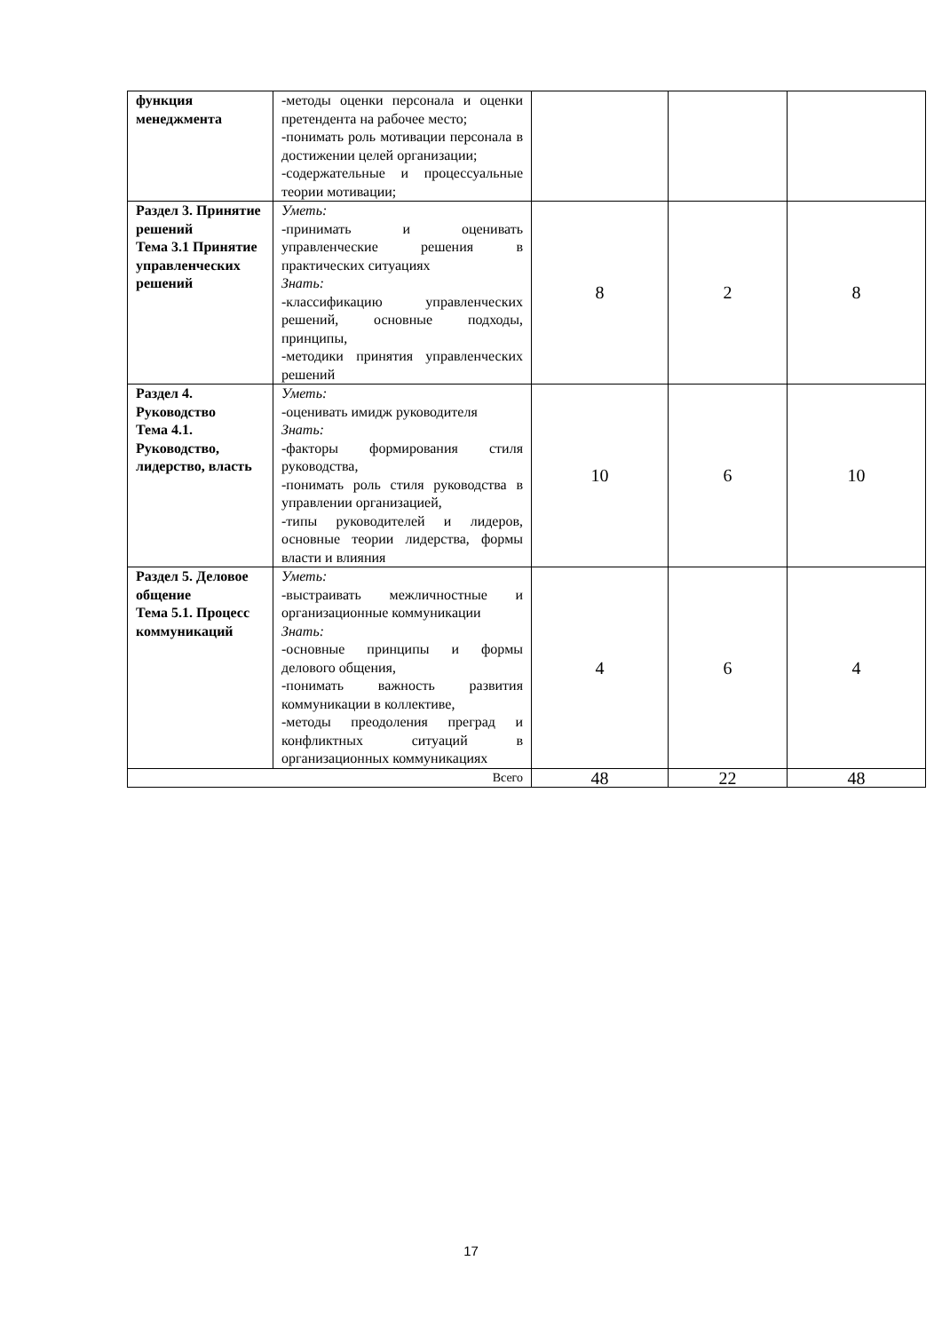| функция менеджмента | -методы оценки персонала и оценки претендента на рабочее место; -понимать роль мотивации персонала в достижении целей организации; -содержательные и процессуальные теории мотивации; | | | |
| Раздел 3. Принятие решений Тема 3.1 Принятие управленческих решений | Уметь: -принимать и оценивать управленческие решения в практических ситуациях Знать: -классификацию управленческих решений, основные подходы, принципы, -методики принятия управленческих решений | 8 | 2 | 8 |
| Раздел 4. Руководство Тема 4.1. Руководство, лидерство, власть | Уметь: -оценивать имидж руководителя Знать: -факторы формирования стиля руководства, -понимать роль стиля руководства в управлении организацией, -типы руководителей и лидеров, основные теории лидерства, формы власти и влияния | 10 | 6 | 10 |
| Раздел 5. Деловое общение Тема 5.1. Процесс коммуникаций | Уметь: -выстраивать межличностные и организационные коммуникации Знать: -основные принципы и формы делового общения, -понимать важность развития коммуникации в коллективе, -методы преодоления преград и конфликтных ситуаций в организационных коммуникациях | 4 | 6 | 4 |
| Всего | | 48 | 22 | 48 |
17